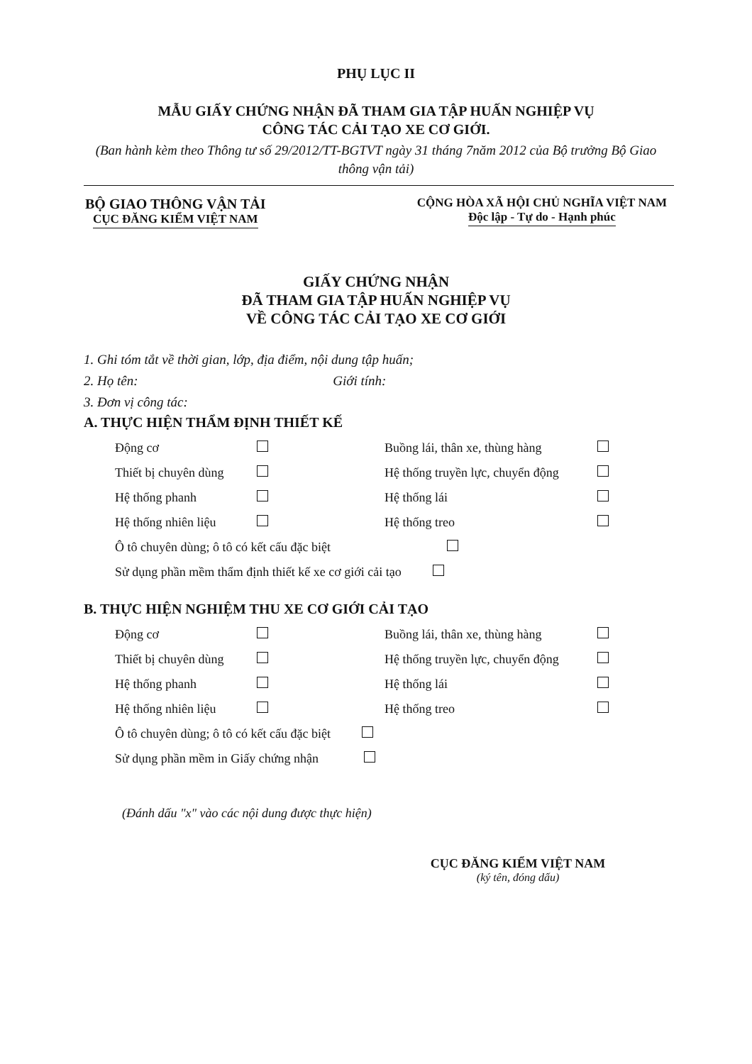PHỤ LỤC II
MẪU GIẤY CHỨNG NHẬN ĐÃ THAM GIA TẬP HUẤN NGHIỆP VỤ
CÔNG TÁC CẢI TẠO XE CƠ GIỚI.
(Ban hành kèm theo Thông tư số 29/2012/TT-BGTVT ngày 31 tháng 7năm 2012 của Bộ trưởng Bộ Giao thông vận tải)
BỘ GIAO THÔNG VẬN TẢI
CỤC ĐĂNG KIỂM VIỆT NAM
CỘNG HÒA XÃ HỘI CHỦ NGHĨA VIỆT NAM
Độc lập - Tự do - Hạnh phúc
GIẤY CHỨNG NHẬN
ĐÃ THAM GIA TẬP HUẤN NGHIỆP VỤ
VỀ CÔNG TÁC CẢI TẠO XE CƠ GIỚI
1. Ghi tóm tắt về thời gian, lớp, địa điểm, nội dung tập huấn;
2. Họ tên: Giới tính:
3. Đơn vị công tác:
A. THỰC HIỆN THẨM ĐỊNH THIẾT KẾ
Động cơ
Buồng lái, thân xe, thùng hàng
Thiết bị chuyên dùng
Hệ thống truyền lực, chuyển động
Hệ thống phanh
Hệ thống lái
Hệ thống nhiên liệu
Hệ thống treo
Ô tô chuyên dùng; ô tô có kết cấu đặc biệt
Sử dụng phần mềm thẩm định thiết kế xe cơ giới cải tạo
B. THỰC HIỆN NGHIỆM THU XE CƠ GIỚI CẢI TẠO
Động cơ
Buồng lái, thân xe, thùng hàng
Thiết bị chuyên dùng
Hệ thống truyền lực, chuyển động
Hệ thống phanh
Hệ thống lái
Hệ thống nhiên liệu
Hệ thống treo
Ô tô chuyên dùng; ô tô có kết cấu đặc biệt
Sử dụng phần mềm in Giấy chứng nhận
(Đánh dấu "x" vào các nội dung được thực hiện)
CỤC ĐĂNG KIỂM VIỆT NAM
(ký tên, đóng dấu)